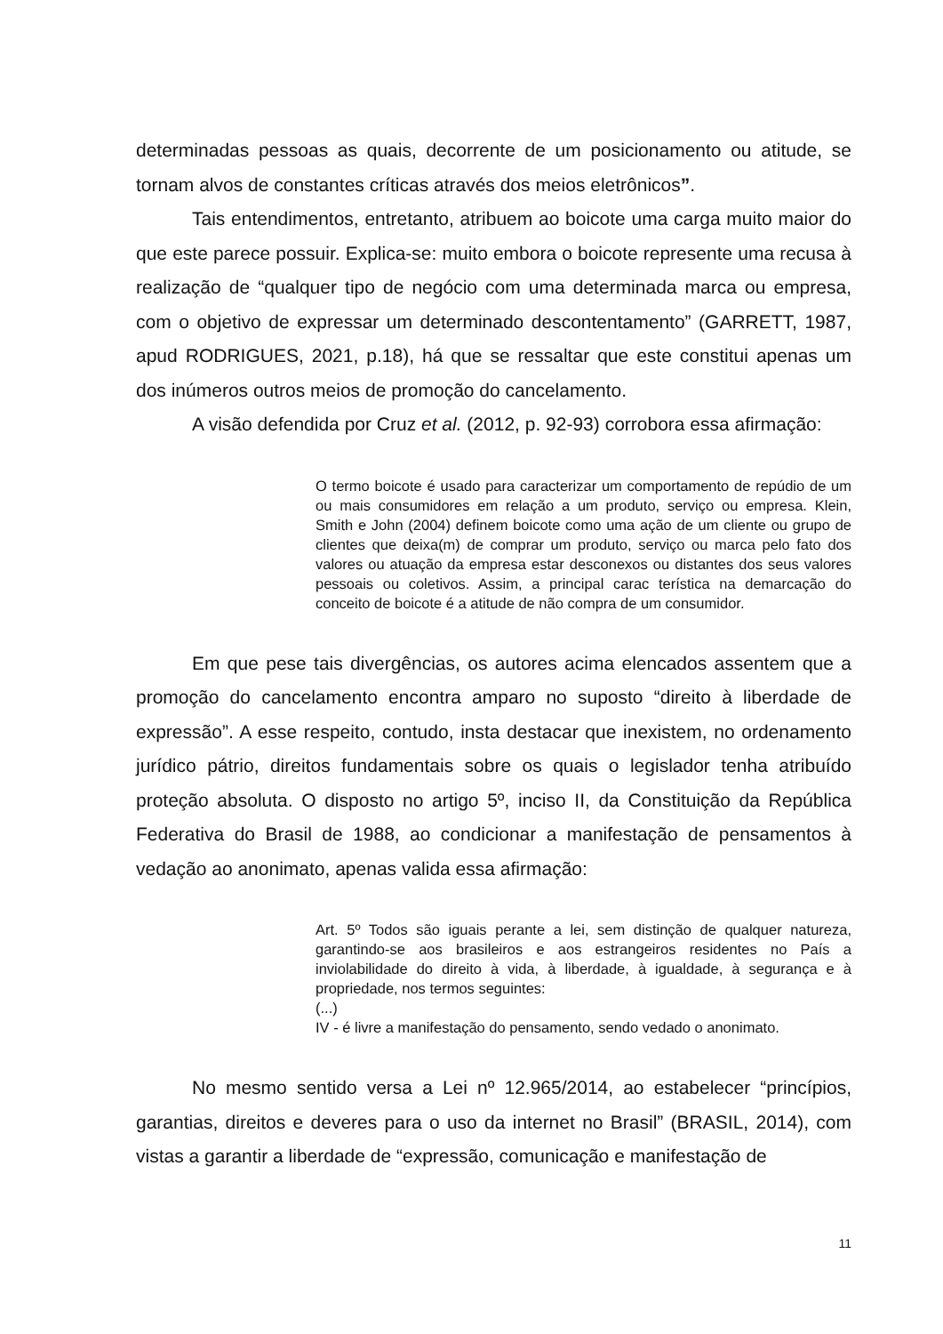determinadas pessoas as quais, decorrente de um posicionamento ou atitude, se tornam alvos de constantes críticas através dos meios eletrônicos”.
Tais entendimentos, entretanto, atribuem ao boicote uma carga muito maior do que este parece possuir. Explica-se: muito embora o boicote represente uma recusa à realização de “qualquer tipo de negócio com uma determinada marca ou empresa, com o objetivo de expressar um determinado descontentamento” (GARRETT, 1987, apud RODRIGUES, 2021, p.18), há que se ressaltar que este constitui apenas um dos inúmeros outros meios de promoção do cancelamento.
A visão defendida por Cruz et al. (2012, p. 92-93) corrobora essa afirmação:
O termo boicote é usado para caracterizar um comportamento de repúdio de um ou mais consumidores em relação a um produto, serviço ou empresa. Klein, Smith e John (2004) definem boicote como uma ação de um cliente ou grupo de clientes que deixa(m) de comprar um produto, serviço ou marca pelo fato dos valores ou atuação da empresa estar desconexos ou distantes dos seus valores pessoais ou coletivos. Assim, a principal carac terística na demarcação do conceito de boicote é a atitude de não compra de um consumidor.
Em que pese tais divergências, os autores acima elencados assentem que a promoção do cancelamento encontra amparo no suposto “direito à liberdade de expressão”. A esse respeito, contudo, insta destacar que inexistem, no ordenamento jurídico pátrio, direitos fundamentais sobre os quais o legislador tenha atribuído proteção absoluta. O disposto no artigo 5º, inciso II, da Constituição da República Federativa do Brasil de 1988, ao condicionar a manifestação de pensamentos à vedação ao anonimato, apenas valida essa afirmação:
Art. 5º Todos são iguais perante a lei, sem distinção de qualquer natureza, garantindo-se aos brasileiros e aos estrangeiros residentes no País a inviolabilidade do direito à vida, à liberdade, à igualdade, à segurança e à propriedade, nos termos seguintes:
(...)
IV - é livre a manifestação do pensamento, sendo vedado o anonimato.
No mesmo sentido versa a Lei nº 12.965/2014, ao estabelecer “princípios, garantias, direitos e deveres para o uso da internet no Brasil” (BRASIL, 2014), com vistas a garantir a liberdade de “expressão, comunicação e manifestação de
11